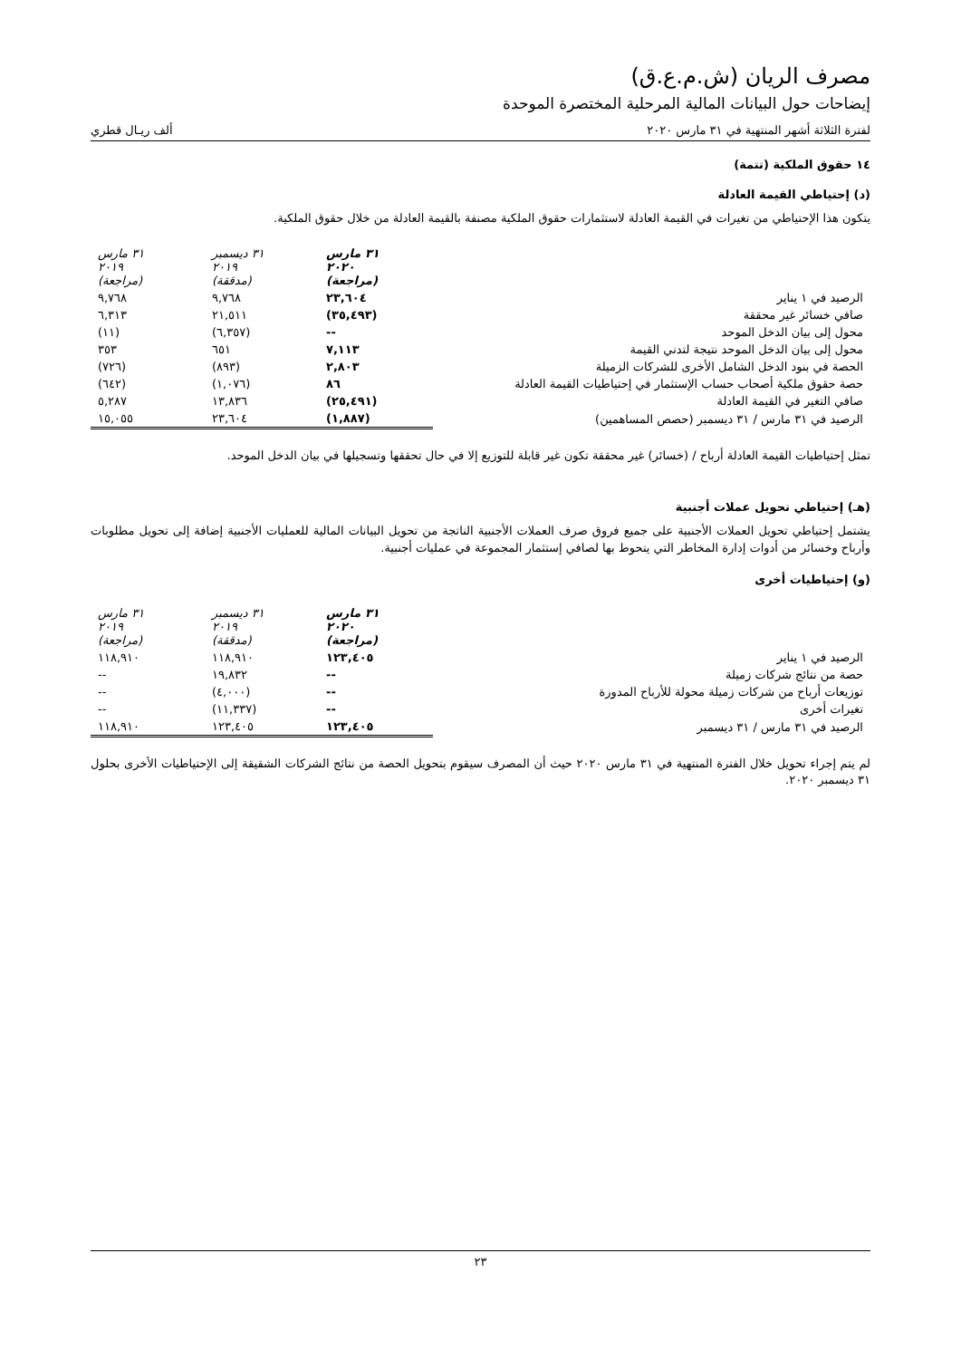مصرف الريان (ش.م.ع.ق)
إيضاحات حول البيانات المالية المرحلية المختصرة الموحدة
لفترة الثلاثة أشهر المنتهية في ٣١ مارس ٢٠٢٠ ألف ريـال قطري
١٤ حقوق الملكية (تتمة)
(د) إحتياطي القيمة العادلة
يتكون هذا الإحتياطي من تغيرات في القيمة العادلة لاستثمارات حقوق الملكية مصنفة بالقيمة العادلة من خلال حقوق الملكية.
| | ٣١ مارس ٢٠٢٠ (مراجعة) | ٣١ ديسمبر ٢٠١٩ (مدققة) | ٣١ مارس ٢٠١٩ (مراجعة) |
| الرصيد في ١ يناير | ٢٣,٦٠٤ | ٩,٧٦٨ | ٩,٧٦٨ |
| صافي خسائر غير محققة | (٣٥,٤٩٣) | ٢١,٥١١ | ٦,٣١٣ |
| محول إلى بيان الدخل الموحد | -- | (٦,٣٥٧) | (١١) |
| محول إلى بيان الدخل الموحد نتيجة لتدني القيمة | ٧,١١٣ | ٦٥١ | ٣٥٣ |
| الحصة في بنود الدخل الشامل الأخرى للشركات الزميلة | ٢,٨٠٣ | (٨٩٣) | (٧٢٦) |
| حصة حقوق ملكية أصحاب حساب الإستثمار في إحتياطيات القيمة العادلة | ٨٦ | (١,٠٧٦) | (٦٤٢) |
| صافي التغير في القيمة العادلة | (٢٥,٤٩١) | ١٣,٨٣٦ | ٥,٢٨٧ |
| الرصيد في ٣١ مارس / ٣١ ديسمبر (حصص المساهمين) | (١,٨٨٧) | ٢٣,٦٠٤ | ١٥,٠٥٥ |
تمثل إحتياطيات القيمة العادلة أرباح / (خسائر) غير محققة تكون غير قابلة للتوزيع إلا في حال تحققها وتسجيلها في بيان الدخل الموحد.
(هـ) إحتياطي تحويل عملات أجنبية
يشتمل إحتياطي تحويل العملات الأجنبية على جميع فروق صرف العملات الأجنبية الناتجة من تحويل البيانات المالية للعمليات الأجنبية إضافة إلى تحويل مطلوبات وأرباح وخسائر من أدوات إدارة المخاطر التي يتحوط بها لصافي إستثمار المجموعة في عمليات أجنبية.
(و) إحتياطيات أخرى
| | ٣١ مارس ٢٠٢٠ (مراجعة) | ٣١ ديسمبر ٢٠١٩ (مدققة) | ٣١ مارس ٢٠١٩ (مراجعة) |
| الرصيد في ١ يناير | ١٢٣,٤٠٥ | ١١٨,٩١٠ | ١١٨,٩١٠ |
| حصة من نتائج شركات زميلة | -- | ١٩,٨٣٢ | -- |
| توزيعات أرباح من شركات زميلة محولة للأرباح المدورة | -- | (٤,٠٠٠) | -- |
| تغيرات أخرى | -- | (١١,٣٣٧) | -- |
| الرصيد في ٣١ مارس / ٣١ ديسمبر | ١٢٣,٤٠٥ | ١٢٣,٤٠٥ | ١١٨,٩١٠ |
لم يتم إجراء تحويل خلال الفترة المنتهية في ٣١ مارس ٢٠٢٠ حيث أن المصرف سيقوم بتحويل الحصة من نتائج الشركات الشقيقة إلى الإحتياطيات الأخرى بحلول ٣١ ديسمبر ٢٠٢٠.
٢٣